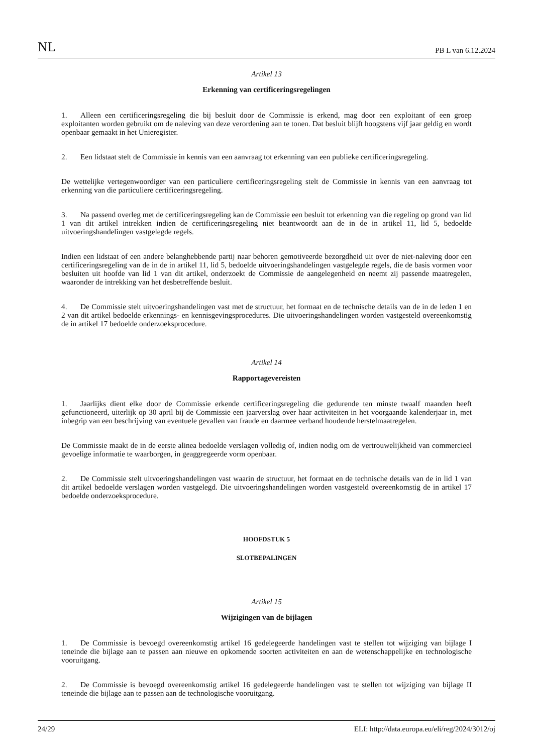NL PB L van 6.12.2024
Artikel 13
Erkenning van certificeringsregelingen
1. Alleen een certificeringsregeling die bij besluit door de Commissie is erkend, mag door een exploitant of een groep exploitanten worden gebruikt om de naleving van deze verordening aan te tonen. Dat besluit blijft hoogstens vijf jaar geldig en wordt openbaar gemaakt in het Unieregister.
2. Een lidstaat stelt de Commissie in kennis van een aanvraag tot erkenning van een publieke certificeringsregeling.
De wettelijke vertegenwoordiger van een particuliere certificeringsregeling stelt de Commissie in kennis van een aanvraag tot erkenning van die particuliere certificeringsregeling.
3. Na passend overleg met de certificeringsregeling kan de Commissie een besluit tot erkenning van die regeling op grond van lid 1 van dit artikel intrekken indien de certificeringsregeling niet beantwoordt aan de in de in artikel 11, lid 5, bedoelde uitvoeringshandelingen vastgelegde regels.
Indien een lidstaat of een andere belanghebbende partij naar behoren gemotiveerde bezorgdheid uit over de niet-naleving door een certificeringsregeling van de in de in artikel 11, lid 5, bedoelde uitvoeringshandelingen vastgelegde regels, die de basis vormen voor besluiten uit hoofde van lid 1 van dit artikel, onderzoekt de Commissie de aangelegenheid en neemt zij passende maatregelen, waaronder de intrekking van het desbetreffende besluit.
4. De Commissie stelt uitvoeringshandelingen vast met de structuur, het formaat en de technische details van de in de leden 1 en 2 van dit artikel bedoelde erkennings- en kennisgevingsprocedures. Die uitvoeringshandelingen worden vastgesteld overeenkomstig de in artikel 17 bedoelde onderzoeksprocedure.
Artikel 14
Rapportagevereisten
1. Jaarlijks dient elke door de Commissie erkende certificeringsregeling die gedurende ten minste twaalf maanden heeft gefunctioneerd, uiterlijk op 30 april bij de Commissie een jaarverslag over haar activiteiten in het voorgaande kalenderjaar in, met inbegrip van een beschrijving van eventuele gevallen van fraude en daarmee verband houdende herstelmaatregelen.
De Commissie maakt de in de eerste alinea bedoelde verslagen volledig of, indien nodig om de vertrouwelijkheid van commercieel gevoelige informatie te waarborgen, in geaggregeerde vorm openbaar.
2. De Commissie stelt uitvoeringshandelingen vast waarin de structuur, het formaat en de technische details van de in lid 1 van dit artikel bedoelde verslagen worden vastgelegd. Die uitvoeringshandelingen worden vastgesteld overeenkomstig de in artikel 17 bedoelde onderzoeksprocedure.
HOOFDSTUK 5
SLOTBEPALINGEN
Artikel 15
Wijzigingen van de bijlagen
1. De Commissie is bevoegd overeenkomstig artikel 16 gedelegeerde handelingen vast te stellen tot wijziging van bijlage I teneinde die bijlage aan te passen aan nieuwe en opkomende soorten activiteiten en aan de wetenschappelijke en technologische vooruitgang.
2. De Commissie is bevoegd overeenkomstig artikel 16 gedelegeerde handelingen vast te stellen tot wijziging van bijlage II teneinde die bijlage aan te passen aan de technologische vooruitgang.
24/29 ELI: http://data.europa.eu/eli/reg/2024/3012/oj